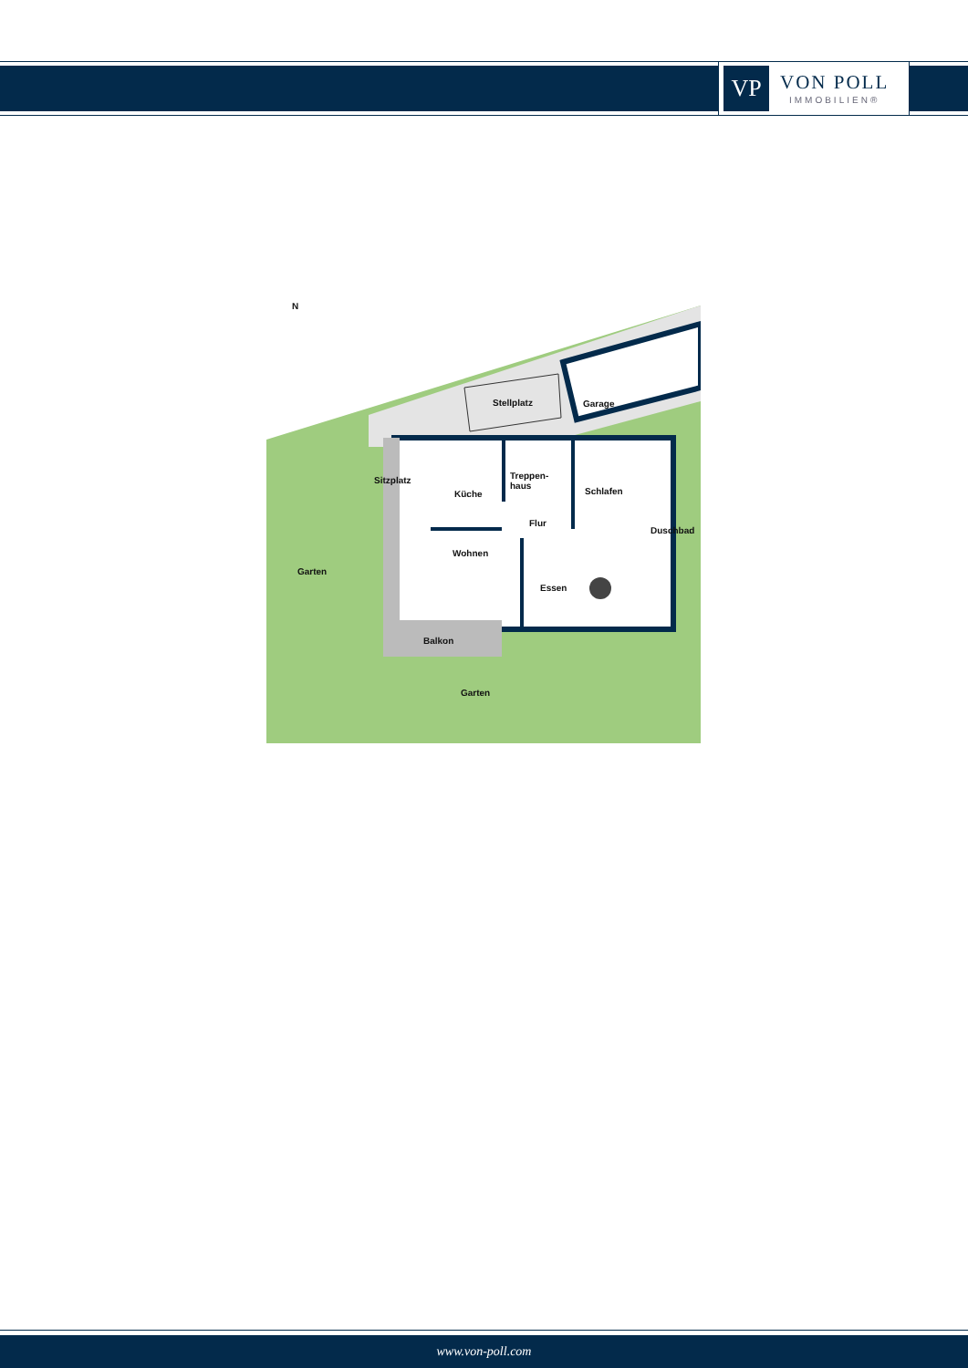VP
VON POLL
IMMOBILIEN®
N
Stellplatz Garage
Sitzplatz
Küche
Treppen-
haus
Schlafen
Flur
Duschbad
Wohnen
Garten
Essen
Balkon
Garten
www.von-poll.com